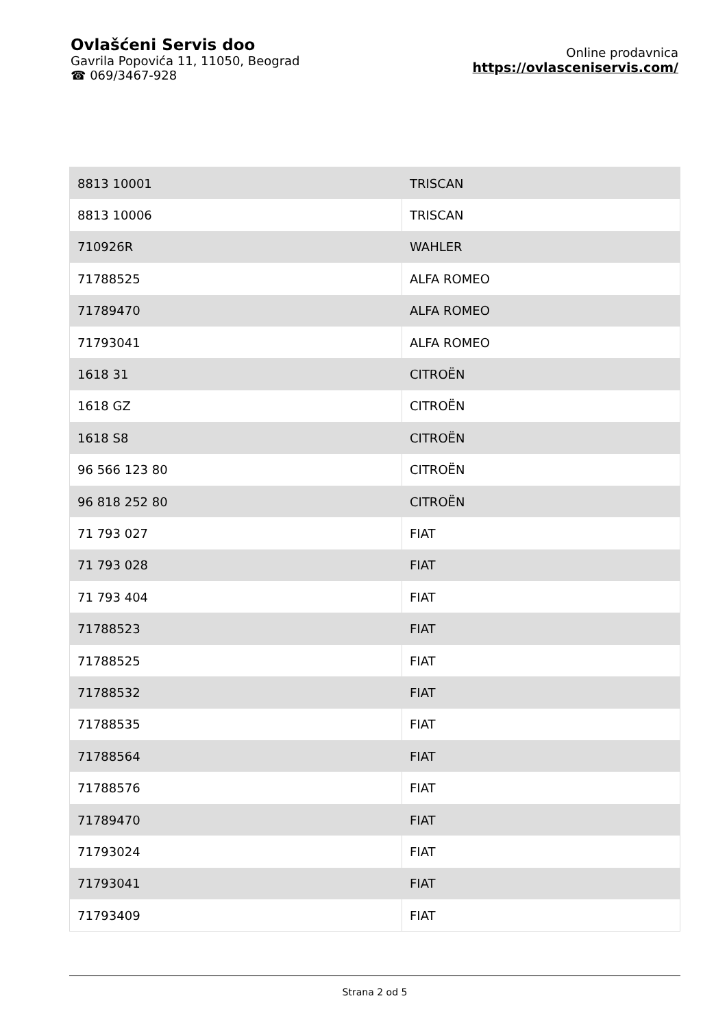Ovlašćeni Servis doo
Gavrila Popovića 11, 11050, Beograd
☎ 069/3467-928
Online prodavnica
https://ovlasceniservis.com/
| 8813 10001 | TRISCAN |
| 8813 10006 | TRISCAN |
| 710926R | WAHLER |
| 71788525 | ALFA ROMEO |
| 71789470 | ALFA ROMEO |
| 71793041 | ALFA ROMEO |
| 1618 31 | CITROËN |
| 1618 GZ | CITROËN |
| 1618 S8 | CITROËN |
| 96 566 123 80 | CITROËN |
| 96 818 252 80 | CITROËN |
| 71 793 027 | FIAT |
| 71 793 028 | FIAT |
| 71 793 404 | FIAT |
| 71788523 | FIAT |
| 71788525 | FIAT |
| 71788532 | FIAT |
| 71788535 | FIAT |
| 71788564 | FIAT |
| 71788576 | FIAT |
| 71789470 | FIAT |
| 71793024 | FIAT |
| 71793041 | FIAT |
| 71793409 | FIAT |
Strana 2 od 5